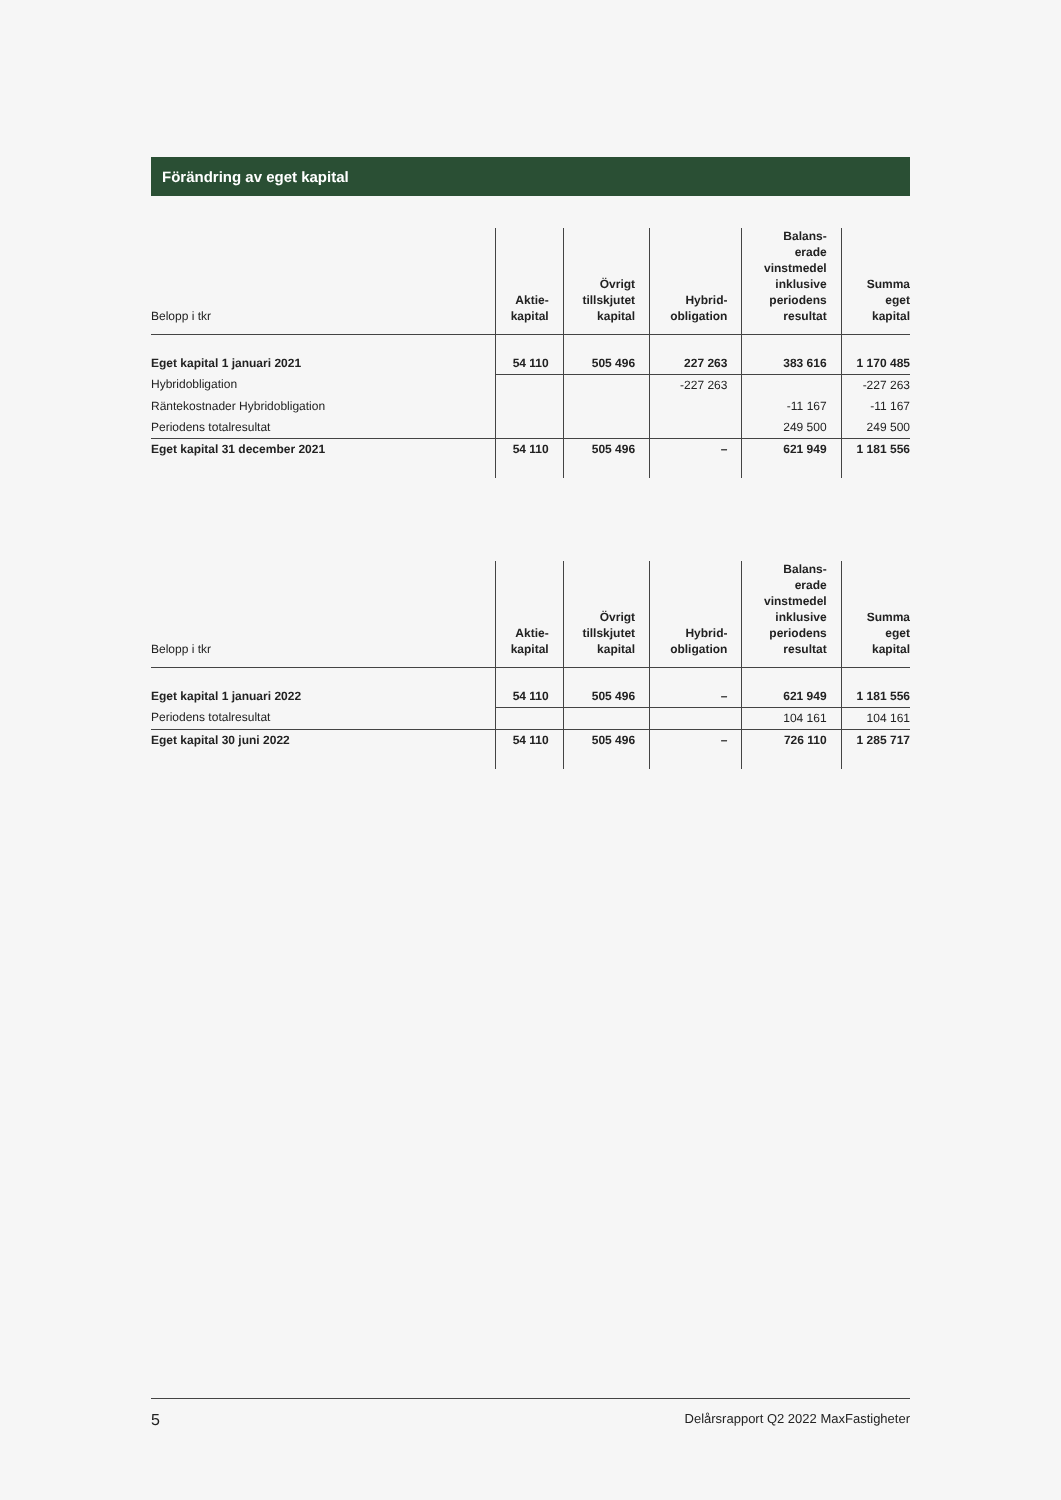Förändring av eget kapital
| Belopp i tkr | Aktie- kapital | Övrigt tillskjutet kapital | Hybrid- obligation | Balans- erade vinstmedel inklusive periodens resultat | Summa eget kapital |
| --- | --- | --- | --- | --- | --- |
| Eget kapital 1 januari 2021 | 54 110 | 505 496 | 227 263 | 383 616 | 1 170 485 |
| Hybridobligation | | | -227 263 | | -227 263 |
| Räntekostnader Hybridobligation | | | | -11 167 | -11 167 |
| Periodens totalresultat | | | | 249 500 | 249 500 |
| Eget kapital 31 december 2021 | 54 110 | 505 496 | – | 621 949 | 1 181 556 |
| Belopp i tkr | Aktie- kapital | Övrigt tillskjutet kapital | Hybrid- obligation | Balans- erade vinstmedel inklusive periodens resultat | Summa eget kapital |
| --- | --- | --- | --- | --- | --- |
| Eget kapital 1 januari 2022 | 54 110 | 505 496 | – | 621 949 | 1 181 556 |
| Periodens totalresultat | | | | 104 161 | 104 161 |
| Eget kapital 30 juni 2022 | 54 110 | 505 496 | – | 726 110 | 1 285 717 |
5 Delårsrapport Q2 2022 MaxFastigheter